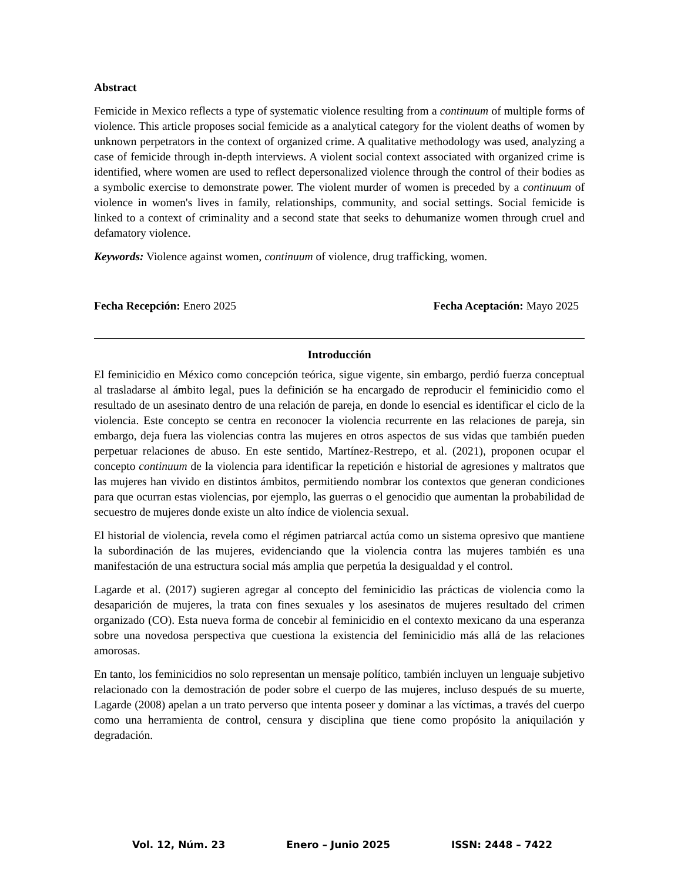Abstract
Femicide in Mexico reflects a type of systematic violence resulting from a continuum of multiple forms of violence. This article proposes social femicide as a analytical category for the violent deaths of women by unknown perpetrators in the context of organized crime. A qualitative methodology was used, analyzing a case of femicide through in-depth interviews. A violent social context associated with organized crime is identified, where women are used to reflect depersonalized violence through the control of their bodies as a symbolic exercise to demonstrate power. The violent murder of women is preceded by a continuum of violence in women's lives in family, relationships, community, and social settings. Social femicide is linked to a context of criminality and a second state that seeks to dehumanize women through cruel and defamatory violence.
Keywords: Violence against women, continuum of violence, drug trafficking, women.
Fecha Recepción: Enero 2025 Fecha Aceptación: Mayo 2025
Introducción
El feminicidio en México como concepción teórica, sigue vigente, sin embargo, perdió fuerza conceptual al trasladarse al ámbito legal, pues la definición se ha encargado de reproducir el feminicidio como el resultado de un asesinato dentro de una relación de pareja, en donde lo esencial es identificar el ciclo de la violencia. Este concepto se centra en reconocer la violencia recurrente en las relaciones de pareja, sin embargo, deja fuera las violencias contra las mujeres en otros aspectos de sus vidas que también pueden perpetuar relaciones de abuso. En este sentido, Martínez-Restrepo, et al. (2021), proponen ocupar el concepto continuum de la violencia para identificar la repetición e historial de agresiones y maltratos que las mujeres han vivido en distintos ámbitos, permitiendo nombrar los contextos que generan condiciones para que ocurran estas violencias, por ejemplo, las guerras o el genocidio que aumentan la probabilidad de secuestro de mujeres donde existe un alto índice de violencia sexual.
El historial de violencia, revela como el régimen patriarcal actúa como un sistema opresivo que mantiene la subordinación de las mujeres, evidenciando que la violencia contra las mujeres también es una manifestación de una estructura social más amplia que perpetúa la desigualdad y el control.
Lagarde et al. (2017) sugieren agregar al concepto del feminicidio las prácticas de violencia como la desaparición de mujeres, la trata con fines sexuales y los asesinatos de mujeres resultado del crimen organizado (CO). Esta nueva forma de concebir al feminicidio en el contexto mexicano da una esperanza sobre una novedosa perspectiva que cuestiona la existencia del feminicidio más allá de las relaciones amorosas.
En tanto, los feminicidios no solo representan un mensaje político, también incluyen un lenguaje subjetivo relacionado con la demostración de poder sobre el cuerpo de las mujeres, incluso después de su muerte, Lagarde (2008) apelan a un trato perverso que intenta poseer y dominar a las víctimas, a través del cuerpo como una herramienta de control, censura y disciplina que tiene como propósito la aniquilación y degradación.
Vol. 12, Núm. 23 Enero – Junio 2025 ISSN: 2448 – 7422